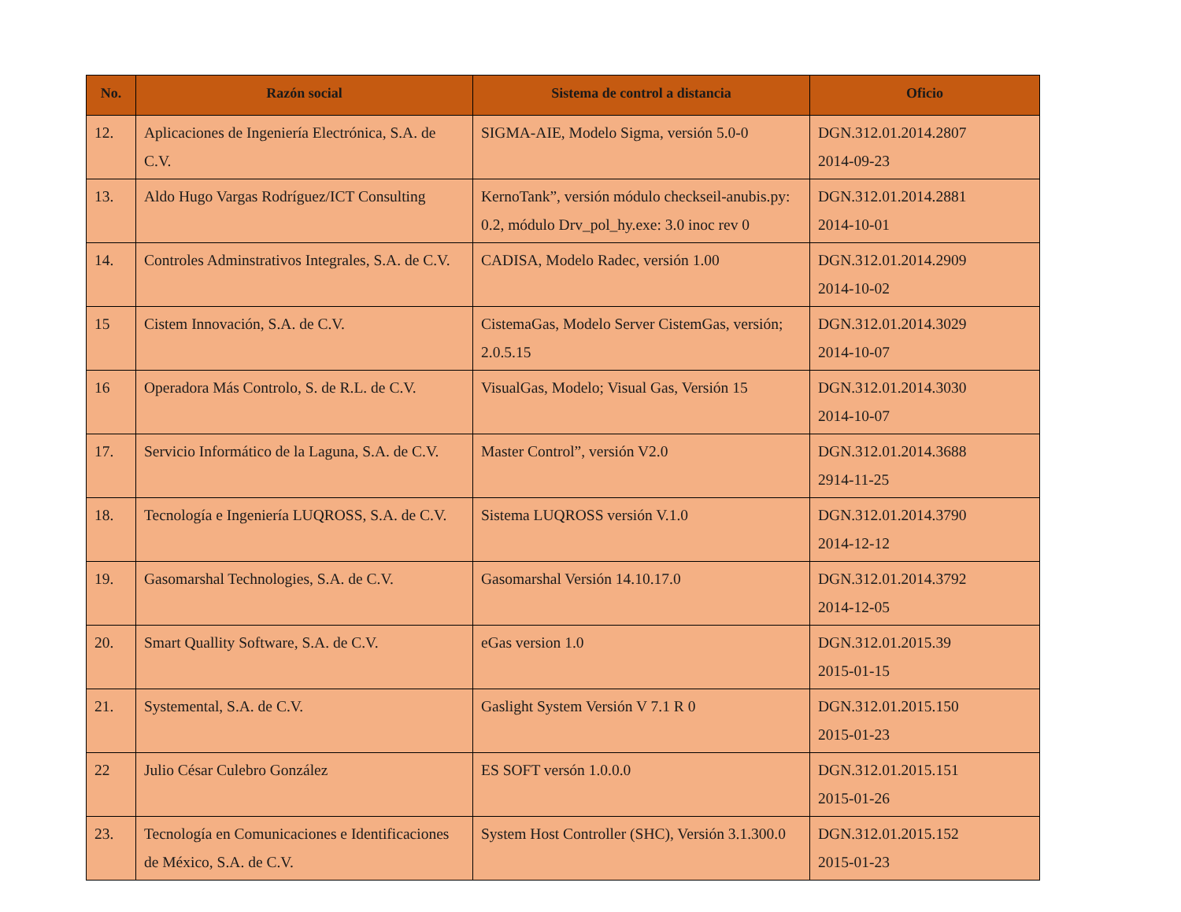| No. | Razón social | Sistema de control a distancia | Oficio |
| --- | --- | --- | --- |
| 12. | Aplicaciones de Ingeniería Electrónica, S.A. de C.V. | SIGMA-AIE, Modelo Sigma, versión 5.0-0 | DGN.312.01.2014.2807 2014-09-23 |
| 13. | Aldo Hugo Vargas Rodríguez/ICT Consulting | KernoTank”, versión módulo checkseil-anubis.py: 0.2, módulo Drv_pol_hy.exe: 3.0 inoc rev 0 | DGN.312.01.2014.2881 2014-10-01 |
| 14. | Controles Adminstrativos Integrales, S.A. de C.V. | CADISA, Modelo Radec, versión 1.00 | DGN.312.01.2014.2909 2014-10-02 |
| 15 | Cistem Innovación, S.A. de C.V. | CistemaGas, Modelo Server CistemGas, versión; 2.0.5.15 | DGN.312.01.2014.3029 2014-10-07 |
| 16 | Operadora Más Controlo, S. de R.L. de C.V. | VisualGas, Modelo; Visual Gas, Versión 15 | DGN.312.01.2014.3030 2014-10-07 |
| 17. | Servicio Informático de la Laguna, S.A. de C.V. | Master Control”, versión V2.0 | DGN.312.01.2014.3688 2914-11-25 |
| 18. | Tecnología e Ingeniería LUQROSS, S.A. de C.V. | Sistema LUQROSS versión V.1.0 | DGN.312.01.2014.3790 2014-12-12 |
| 19. | Gasomarshal Technologies, S.A. de C.V. | Gasomarshal Versión 14.10.17.0 | DGN.312.01.2014.3792 2014-12-05 |
| 20. | Smart Quallity Software, S.A. de C.V. | eGas version 1.0 | DGN.312.01.2015.39 2015-01-15 |
| 21. | Systemental, S.A. de C.V. | Gaslight System Versión V 7.1 R 0 | DGN.312.01.2015.150 2015-01-23 |
| 22 | Julio César Culebro González | ES SOFT versón 1.0.0.0 | DGN.312.01.2015.151 2015-01-26 |
| 23. | Tecnología en Comunicaciones e Identificaciones de México, S.A. de C.V. | System Host Controller (SHC), Versión 3.1.300.0 | DGN.312.01.2015.152 2015-01-23 |